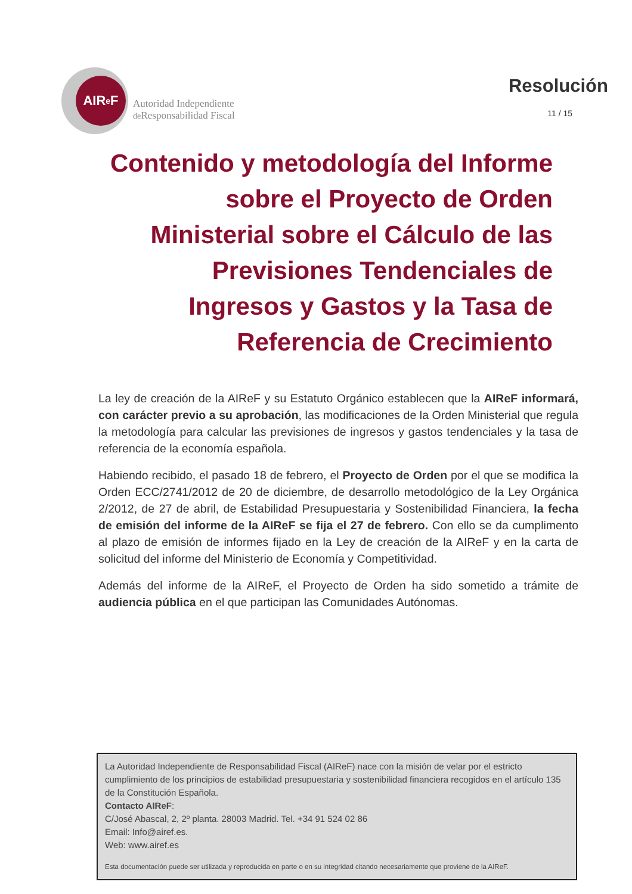AIR<sup>e</sup>F
Autoridad Independiente
de Responsabilidad Fiscal
Resolución
11 / 15
Contenido y metodología del Informe sobre el Proyecto de Orden Ministerial sobre el Cálculo de las Previsiones Tendenciales de Ingresos y Gastos y la Tasa de Referencia de Crecimiento
La ley de creación de la AIReF y su Estatuto Orgánico establecen que la AIReF informará, con carácter previo a su aprobación, las modificaciones de la Orden Ministerial que regula la metodología para calcular las previsiones de ingresos y gastos tendenciales y la tasa de referencia de la economía española.
Habiendo recibido, el pasado 18 de febrero, el Proyecto de Orden por el que se modifica la Orden ECC/2741/2012 de 20 de diciembre, de desarrollo metodológico de la Ley Orgánica 2/2012, de 27 de abril, de Estabilidad Presupuestaria y Sostenibilidad Financiera, la fecha de emisión del informe de la AIReF se fija el 27 de febrero. Con ello se da cumplimento al plazo de emisión de informes fijado en la Ley de creación de la AIReF y en la carta de solicitud del informe del Ministerio de Economía y Competitividad.
Además del informe de la AIReF, el Proyecto de Orden ha sido sometido a trámite de audiencia pública en el que participan las Comunidades Autónomas.
La Autoridad Independiente de Responsabilidad Fiscal (AIReF) nace con la misión de velar por el estricto cumplimiento de los principios de estabilidad presupuestaria y sostenibilidad financiera recogidos en el artículo 135 de la Constitución Española.
Contacto AIReF:
C/José Abascal, 2, 2º planta. 28003 Madrid. Tel. +34 91 524 02 86
Email: Info@airef.es.
Web: www.airef.es
Esta documentación puede ser utilizada y reproducida en parte o en su integridad citando necesariamente que proviene de la AIReF.